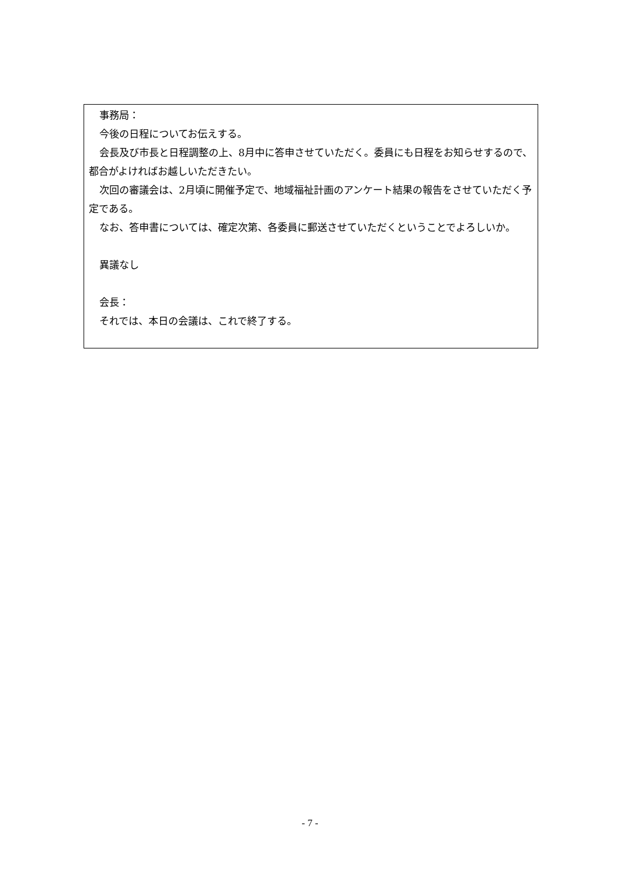事務局：
今後の日程についてお伝えする。
会長及び市長と日程調整の上、8月中に答申させていただく。委員にも日程をお知らせするので、都合がよければお越しいただきたい。
次回の審議会は、2月頃に開催予定で、地域福祉計画のアンケート結果の報告をさせていただく予定である。
なお、答申書については、確定次第、各委員に郵送させていただくということでよろしいか。
異議なし
会長：
それでは、本日の会議は、これで終了する。
- 7 -